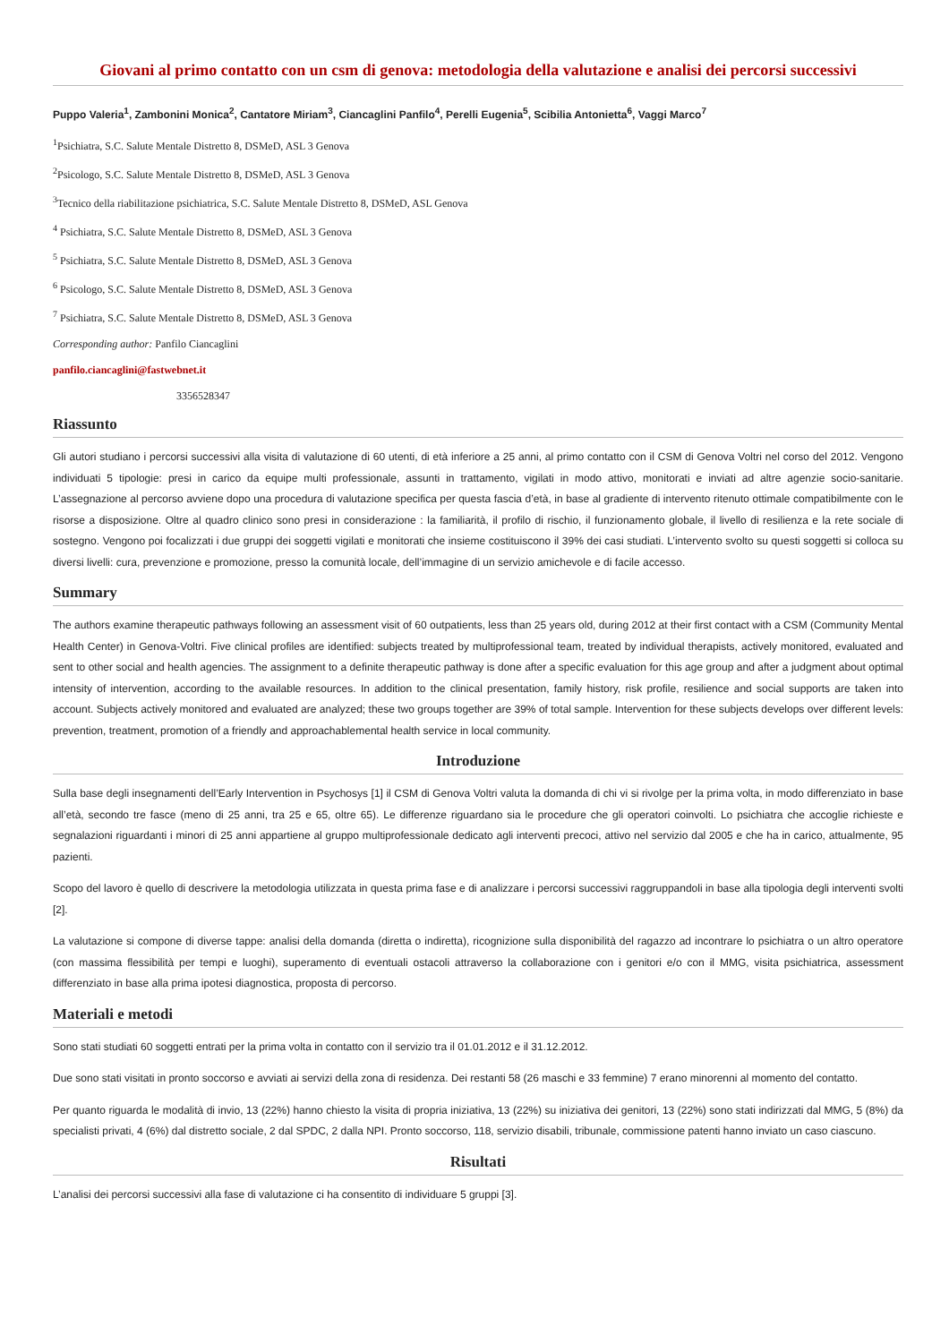Giovani al primo contatto con un csm di genova: metodologia della valutazione e analisi dei percorsi successivi
Puppo Valeria<sup>1</sup>, Zambonini Monica<sup>2</sup>, Cantatore Miriam<sup>3</sup>, Ciancaglini Panfilo<sup>4</sup>, Perelli Eugenia<sup>5</sup>, Scibilia Antonietta<sup>6</sup>, Vaggi Marco<sup>7</sup>
<sup>1</sup> Psichiatra, S.C. Salute Mentale Distretto 8, DSMeD, ASL 3 Genova
<sup>2</sup> Psicologo, S.C. Salute Mentale Distretto 8, DSMeD, ASL 3 Genova
<sup>3</sup> Tecnico della riabilitazione psichiatrica, S.C. Salute Mentale Distretto 8, DSMeD, ASL Genova
<sup>4</sup> Psichiatra, S.C. Salute Mentale Distretto 8, DSMeD, ASL 3 Genova
<sup>5</sup> Psichiatra, S.C. Salute Mentale Distretto 8, DSMeD, ASL 3 Genova
<sup>6</sup> Psicologo, S.C. Salute Mentale Distretto 8, DSMeD, ASL 3 Genova
<sup>7</sup> Psichiatra, S.C. Salute Mentale Distretto 8, DSMeD, ASL 3 Genova
Corresponding author: Panfilo Ciancaglini
panfilo.ciancaglini@fastwebnet.it
3356528347
Riassunto
Gli autori studiano i percorsi successivi alla visita di valutazione di 60 utenti, di età inferiore a 25 anni, al primo contatto con il CSM di Genova Voltri nel corso del 2012. Vengono individuati 5 tipologie: presi in carico da equipe multi professionale, assunti in trattamento, vigilati in modo attivo, monitorati e inviati ad altre agenzie socio-sanitarie. L’assegnazione al percorso avviene dopo una procedura di valutazione specifica per questa fascia d’età, in base al gradiente di intervento ritenuto ottimale compatibilmente con le risorse a disposizione. Oltre al quadro clinico sono presi in considerazione : la familiarità, il profilo di rischio, il funzionamento globale, il livello di resilienza e la rete sociale di sostegno. Vengono poi focalizzati i due gruppi dei soggetti vigilati e monitorati che insieme costituiscono il 39% dei casi studiati. L’intervento svolto su questi soggetti si colloca su diversi livelli: cura, prevenzione e promozione, presso la comunità locale, dell’immagine di un servizio amichevole e di facile accesso.
Summary
The authors examine therapeutic pathways following an assessment visit of 60 outpatients, less than 25 years old, during 2012 at their first contact with a CSM (Community Mental Health Center) in Genova-Voltri. Five clinical profiles are identified: subjects treated by multiprofessional team, treated by individual therapists, actively monitored, evaluated and sent to other social and health agencies. The assignment to a definite therapeutic pathway is done after a specific evaluation for this age group and after a judgment about optimal intensity of intervention, according to the available resources. In addition to the clinical presentation, family history, risk profile, resilience and social supports are taken into account. Subjects actively monitored and evaluated are analyzed; these two groups together are 39% of total sample. Intervention for these subjects develops over different levels: prevention, treatment, promotion of a friendly and approachablemental health service in local community.
Introduzione
Sulla base degli insegnamenti dell’Early Intervention in Psychosys [1] il CSM di Genova Voltri valuta la domanda di chi vi si rivolge per la prima volta, in modo differenziato in base all’età, secondo tre fasce (meno di 25 anni, tra 25 e 65, oltre 65). Le differenze riguardano sia le procedure che gli operatori coinvolti. Lo psichiatra che accoglie richieste e segnalazioni riguardanti i minori di 25 anni appartiene al gruppo multiprofessionale dedicato agli interventi precoci, attivo nel servizio dal 2005 e che ha in carico, attualmente, 95 pazienti.
Scopo del lavoro è quello di descrivere la metodologia utilizzata in questa prima fase e di analizzare i percorsi successivi raggruppandoli in base alla tipologia degli interventi svolti [2].
La valutazione si compone di diverse tappe: analisi della domanda (diretta o indiretta), ricognizione sulla disponibilità del ragazzo ad incontrare lo psichiatra o un altro operatore (con massima flessibilità per tempi e luoghi), superamento di eventuali ostacoli attraverso la collaborazione con i genitori e/o con il MMG, visita psichiatrica, assessment differenziato in base alla prima ipotesi diagnostica, proposta di percorso.
Materiali e metodi
Sono stati studiati 60 soggetti entrati per la prima volta in contatto con il servizio tra il 01.01.2012 e il 31.12.2012.
Due sono stati visitati in pronto soccorso e avviati ai servizi della zona di residenza. Dei restanti 58 (26 maschi e 33 femmine) 7 erano minorenni al momento del contatto.
Per quanto riguarda le modalità di invio, 13 (22%) hanno chiesto la visita di propria iniziativa, 13 (22%) su iniziativa dei genitori, 13 (22%) sono stati indirizzati dal MMG, 5 (8%) da specialisti privati, 4 (6%) dal distretto sociale, 2 dal SPDC, 2 dalla NPI. Pronto soccorso, 118, servizio disabili, tribunale, commissione patenti hanno inviato un caso ciascuno.
Risultati
L’analisi dei percorsi successivi alla fase di valutazione ci ha consentito di individuare 5 gruppi [3].